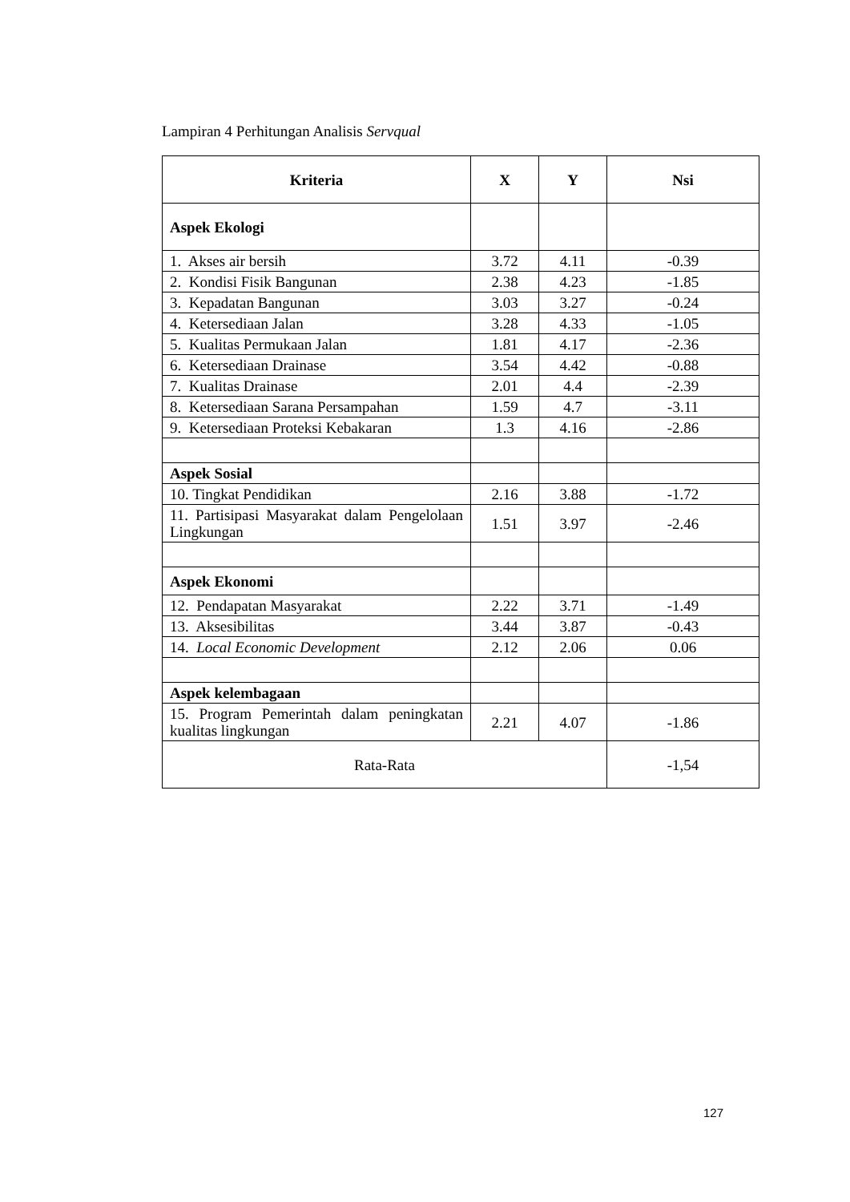Lampiran 4 Perhitungan Analisis Servqual
| Kriteria | X | Y | Nsi |
| --- | --- | --- | --- |
| Aspek Ekologi | | | |
| 1. Akses air bersih | 3.72 | 4.11 | -0.39 |
| 2. Kondisi Fisik Bangunan | 2.38 | 4.23 | -1.85 |
| 3. Kepadatan Bangunan | 3.03 | 3.27 | -0.24 |
| 4. Ketersediaan Jalan | 3.28 | 4.33 | -1.05 |
| 5. Kualitas Permukaan Jalan | 1.81 | 4.17 | -2.36 |
| 6. Ketersediaan Drainase | 3.54 | 4.42 | -0.88 |
| 7. Kualitas Drainase | 2.01 | 4.4 | -2.39 |
| 8. Ketersediaan Sarana Persampahan | 1.59 | 4.7 | -3.11 |
| 9. Ketersediaan Proteksi Kebakaran | 1.3 | 4.16 | -2.86 |
| Aspek Sosial | | | |
| 10. Tingkat Pendidikan | 2.16 | 3.88 | -1.72 |
| 11. Partisipasi Masyarakat dalam Pengelolaan Lingkungan | 1.51 | 3.97 | -2.46 |
| Aspek Ekonomi | | | |
| 12. Pendapatan Masyarakat | 2.22 | 3.71 | -1.49 |
| 13. Aksesibilitas | 3.44 | 3.87 | -0.43 |
| 14. Local Economic Development | 2.12 | 2.06 | 0.06 |
| Aspek kelembagaan | | | |
| 15. Program Pemerintah dalam peningkatan kualitas lingkungan | 2.21 | 4.07 | -1.86 |
| Rata-Rata | | | -1,54 |
127